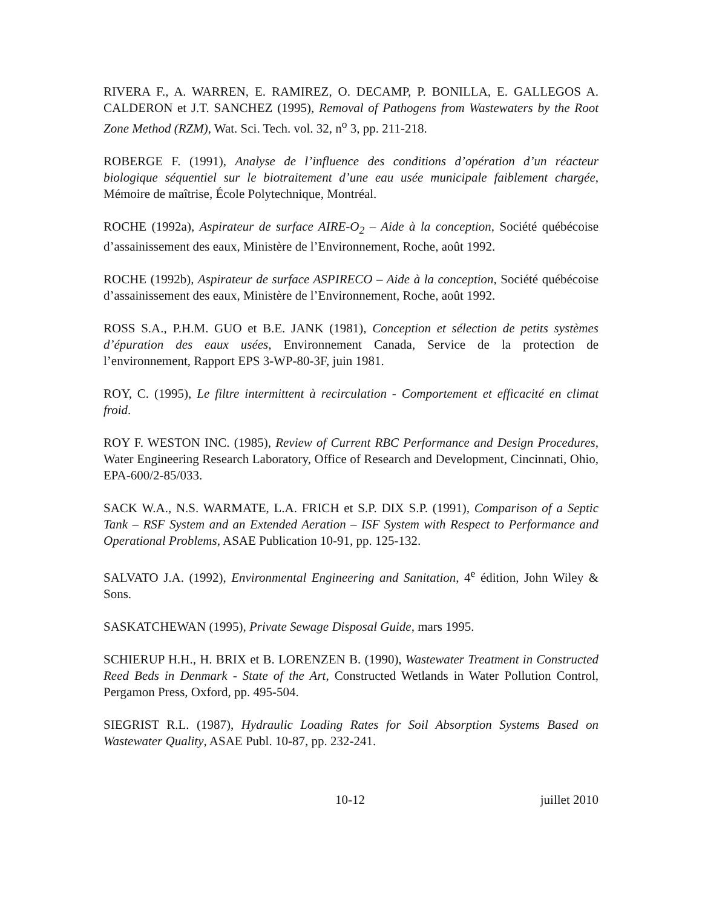RIVERA F., A. WARREN, E. RAMIREZ, O. DECAMP, P. BONILLA, E. GALLEGOS A. CALDERON et J.T. SANCHEZ (1995), Removal of Pathogens from Wastewaters by the Root Zone Method (RZM), Wat. Sci. Tech. vol. 32, n<sup>o</sup> 3, pp. 211-218.
ROBERGE F. (1991), Analyse de l’influence des conditions d’opération d’un réacteur biologique séquentiel sur le biotraitement d’une eau usée municipale faiblement chargée, Mémoire de maîtrise, École Polytechnique, Montréal.
ROCHE (1992a), Aspirateur de surface AIRE-O<sub>2</sub> – Aide à la conception, Société québécoise d’assainissement des eaux, Ministère de l’Environnement, Roche, août 1992.
ROCHE (1992b), Aspirateur de surface ASPIRECO – Aide à la conception, Société québécoise d’assainissement des eaux, Ministère de l’Environnement, Roche, août 1992.
ROSS S.A., P.H.M. GUO et B.E. JANK (1981), Conception et sélection de petits systèmes d’épuration des eaux usées, Environnement Canada, Service de la protection de l’environnement, Rapport EPS 3-WP-80-3F, juin 1981.
ROY, C. (1995), Le filtre intermittent à recirculation - Comportement et efficacité en climat froid.
ROY F. WESTON INC. (1985), Review of Current RBC Performance and Design Procedures, Water Engineering Research Laboratory, Office of Research and Development, Cincinnati, Ohio, EPA-600/2-85/033.
SACK W.A., N.S. WARMATE, L.A. FRICH et S.P. DIX S.P. (1991), Comparison of a Septic Tank – RSF System and an Extended Aeration – ISF System with Respect to Performance and Operational Problems, ASAE Publication 10-91, pp. 125-132.
SALVATO J.A. (1992), Environmental Engineering and Sanitation, 4<sup>e</sup> édition, John Wiley & Sons.
SASKATCHEWAN (1995), Private Sewage Disposal Guide, mars 1995.
SCHIERUP H.H., H. BRIX et B. LORENZEN B. (1990), Wastewater Treatment in Constructed Reed Beds in Denmark - State of the Art, Constructed Wetlands in Water Pollution Control, Pergamon Press, Oxford, pp. 495-504.
SIEGRIST R.L. (1987), Hydraulic Loading Rates for Soil Absorption Systems Based on Wastewater Quality, ASAE Publ. 10-87, pp. 232-241.
10-12 juillet 2010